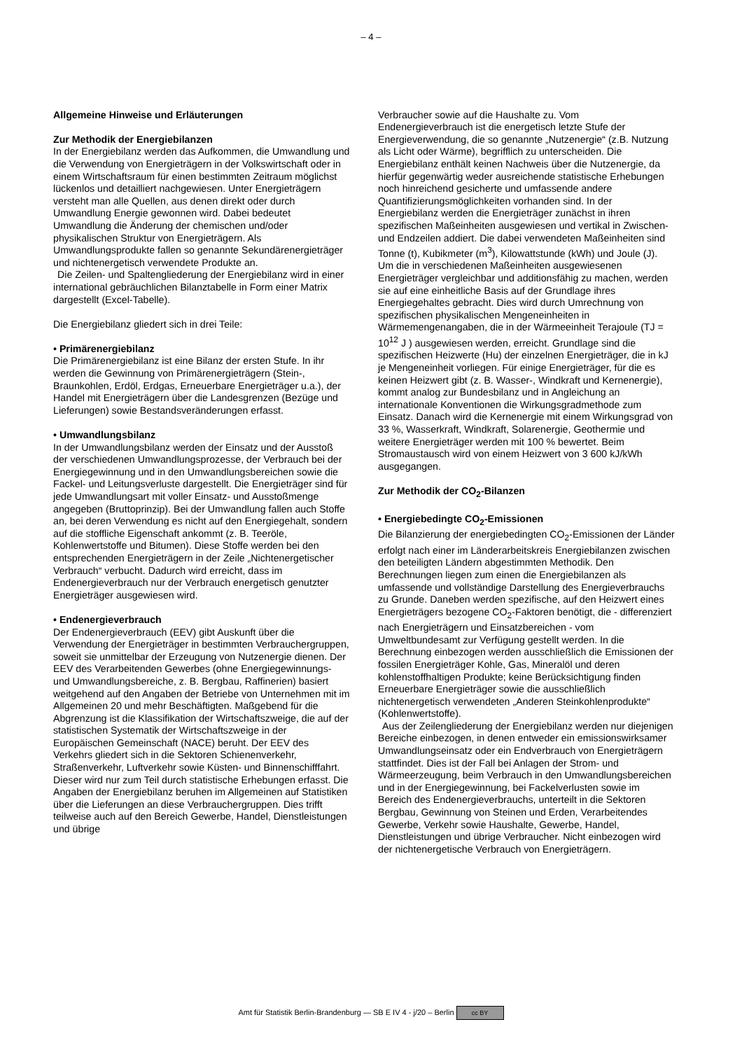– 4 –
Allgemeine Hinweise und Erläuterungen
Zur Methodik der Energiebilanzen
In der Energiebilanz werden das Aufkommen, die Umwandlung und die Verwendung von Energieträgern in der Volkswirtschaft oder in einem Wirtschaftsraum für einen bestimmten Zeitraum möglichst lückenlos und detailliert nachgewiesen. Unter Energieträgern versteht man alle Quellen, aus denen direkt oder durch Umwandlung Energie gewonnen wird. Dabei bedeutet Umwandlung die Änderung der chemischen und/oder physikalischen Struktur von Energieträgern. Als Umwandlungsprodukte fallen so genannte Sekundärenergieträger und nichtenergetisch verwendete Produkte an.
Die Zeilen- und Spaltengliederung der Energiebilanz wird in einer international gebräuchlichen Bilanztabelle in Form einer Matrix dargestellt (Excel-Tabelle).
Die Energiebilanz gliedert sich in drei Teile:
• Primärenergiebilanz
Die Primärenergiebilanz ist eine Bilanz der ersten Stufe. In ihr werden die Gewinnung von Primärenergieträgern (Stein-, Braunkohlen, Erdöl, Erdgas, Erneuerbare Energieträger u.a.), der Handel mit Energieträgern über die Landesgrenzen (Bezüge und Lieferungen) sowie Bestandsveränderungen erfasst.
• Umwandlungsbilanz
In der Umwandlungsbilanz werden der Einsatz und der Ausstoß der verschiedenen Umwandlungsprozesse, der Verbrauch bei der Energiegewinnung und in den Umwandlungsbereichen sowie die Fackel- und Leitungsverluste dargestellt. Die Energieträger sind für jede Umwandlungsart mit voller Einsatz- und Ausstoßmenge angegeben (Bruttoprinzip). Bei der Umwandlung fallen auch Stoffe an, bei deren Verwendung es nicht auf den Energiegehalt, sondern auf die stoffliche Eigenschaft ankommt (z. B. Teeröle, Kohlenwertstoffe und Bitumen). Diese Stoffe werden bei den entsprechenden Energieträgern in der Zeile „Nichtenergetischer Verbrauch“ verbucht. Dadurch wird erreicht, dass im Endenergieverbrauch nur der Verbrauch energetisch genutzter Energieträger ausgewiesen wird.
• Endenergieverbrauch
Der Endenergieverbrauch (EEV) gibt Auskunft über die Verwendung der Energieträger in bestimmten Verbrauchergruppen, soweit sie unmittelbar der Erzeugung von Nutzenergie dienen. Der EEV des Verarbeitenden Gewerbes (ohne Energiegewinnungs- und Umwandlungsbereiche, z. B. Bergbau, Raffinerien) basiert weitgehend auf den Angaben der Betriebe von Unternehmen mit im Allgemeinen 20 und mehr Beschäftigten. Maßgebend für die Abgrenzung ist die Klassifikation der Wirtschaftszweige, die auf der statistischen Systematik der Wirtschaftszweige in der Europäischen Gemeinschaft (NACE) beruht. Der EEV des Verkehrs gliedert sich in die Sektoren Schienenverkehr, Straßenverkehr, Luftverkehr sowie Küsten- und Binnenschifffahrt. Dieser wird nur zum Teil durch statistische Erhebungen erfasst. Die Angaben der Energiebilanz beruhen im Allgemeinen auf Statistiken über die Lieferungen an diese Verbrauchergruppen. Dies trifft teilweise auch auf den Bereich Gewerbe, Handel, Dienstleistungen und übrige
Verbraucher sowie auf die Haushalte zu. Vom Endenergieverbrauch ist die energetisch letzte Stufe der Energieverwendung, die so genannte „Nutzenergie“ (z.B. Nutzung als Licht oder Wärme), begrifflich zu unterscheiden. Die Energiebilanz enthält keinen Nachweis über die Nutzenergie, da hierfür gegenwärtig weder ausreichende statistische Erhebungen noch hinreichend gesicherte und umfassende andere Quantifizierungsmöglichkeiten vorhanden sind. In der Energiebilanz werden die Energieträger zunächst in ihren spezifischen Maßeinheiten ausgewiesen und vertikal in Zwischen- und Endzeilen addiert. Die dabei verwendeten Maßeinheiten sind Tonne (t), Kubikmeter (m<sup>3</sup>), Kilowattstunde (kWh) und Joule (J). Um die in verschiedenen Maßeinheiten ausgewiesenen Energieträger vergleichbar und additionsfähig zu machen, werden sie auf eine einheitliche Basis auf der Grundlage ihres Energiegehaltes gebracht. Dies wird durch Umrechnung von spezifischen physikalischen Mengeneinheiten in Wärmemengenangaben, die in der Wärmeeinheit Terajoule (TJ = 10<sup>12</sup> J ) ausgewiesen werden, erreicht. Grundlage sind die spezifischen Heizwerte (Hu) der einzelnen Energieträger, die in kJ je Mengeneinheit vorliegen. Für einige Energieträger, für die es keinen Heizwert gibt (z. B. Wasser-, Windkraft und Kernenergie), kommt analog zur Bundesbilanz und in Angleichung an internationale Konventionen die Wirkungsgradmethode zum Einsatz. Danach wird die Kernenergie mit einem Wirkungsgrad von 33 %, Wasserkraft, Windkraft, Solarenergie, Geothermie und weitere Energieträger werden mit 100 % bewertet. Beim Stromaustausch wird von einem Heizwert von 3 600 kJ/kWh ausgegangen.
Zur Methodik der CO<sub>2</sub>-Bilanzen
• Energiebedingte CO<sub>2</sub>-Emissionen
Die Bilanzierung der energiebedingten CO<sub>2</sub>-Emissionen der Länder erfolgt nach einer im Länderarbeitskreis Energiebilanzen zwischen den beteiligten Ländern abgestimmten Methodik. Den Berechnungen liegen zum einen die Energiebilanzen als umfassende und vollständige Darstellung des Energieverbrauchs zu Grunde. Daneben werden spezifische, auf den Heizwert eines Energieträgers bezogene CO<sub>2</sub>-Faktoren benötigt, die - differenziert nach Energieträgern und Einsatzbereichen - vom Umweltbundesamt zur Verfügung gestellt werden. In die Berechnung einbezogen werden ausschließlich die Emissionen der fossilen Energieträger Kohle, Gas, Mineralöl und deren kohlenstoffhaltigen Produkte; keine Berücksichtigung finden Erneuerbare Energieträger sowie die ausschließlich nichtenergetisch verwendeten „Anderen Steinkohlenprodukte“ (Kohlenwertstoffe).
Aus der Zeilengliederung der Energiebilanz werden nur diejenigen Bereiche einbezogen, in denen entweder ein emissionswirksamer Umwandlungseinsatz oder ein Endverbrauch von Energieträgern stattfindet. Dies ist der Fall bei Anlagen der Strom- und Wärmeerzeugung, beim Verbrauch in den Umwandlungsbereichen und in der Energiegewinnung, bei Fackelverlusten sowie im Bereich des Endenergieverbrauchs, unterteilt in die Sektoren Bergbau, Gewinnung von Steinen und Erden, Verarbeitendes Gewerbe, Verkehr sowie Haushalte, Gewerbe, Handel, Dienstleistungen und übrige Verbraucher. Nicht einbezogen wird der nichtenergetische Verbrauch von Energieträgern.
Amt für Statistik Berlin-Brandenburg — SB E IV 4 - j/20 – Berlin cc BY